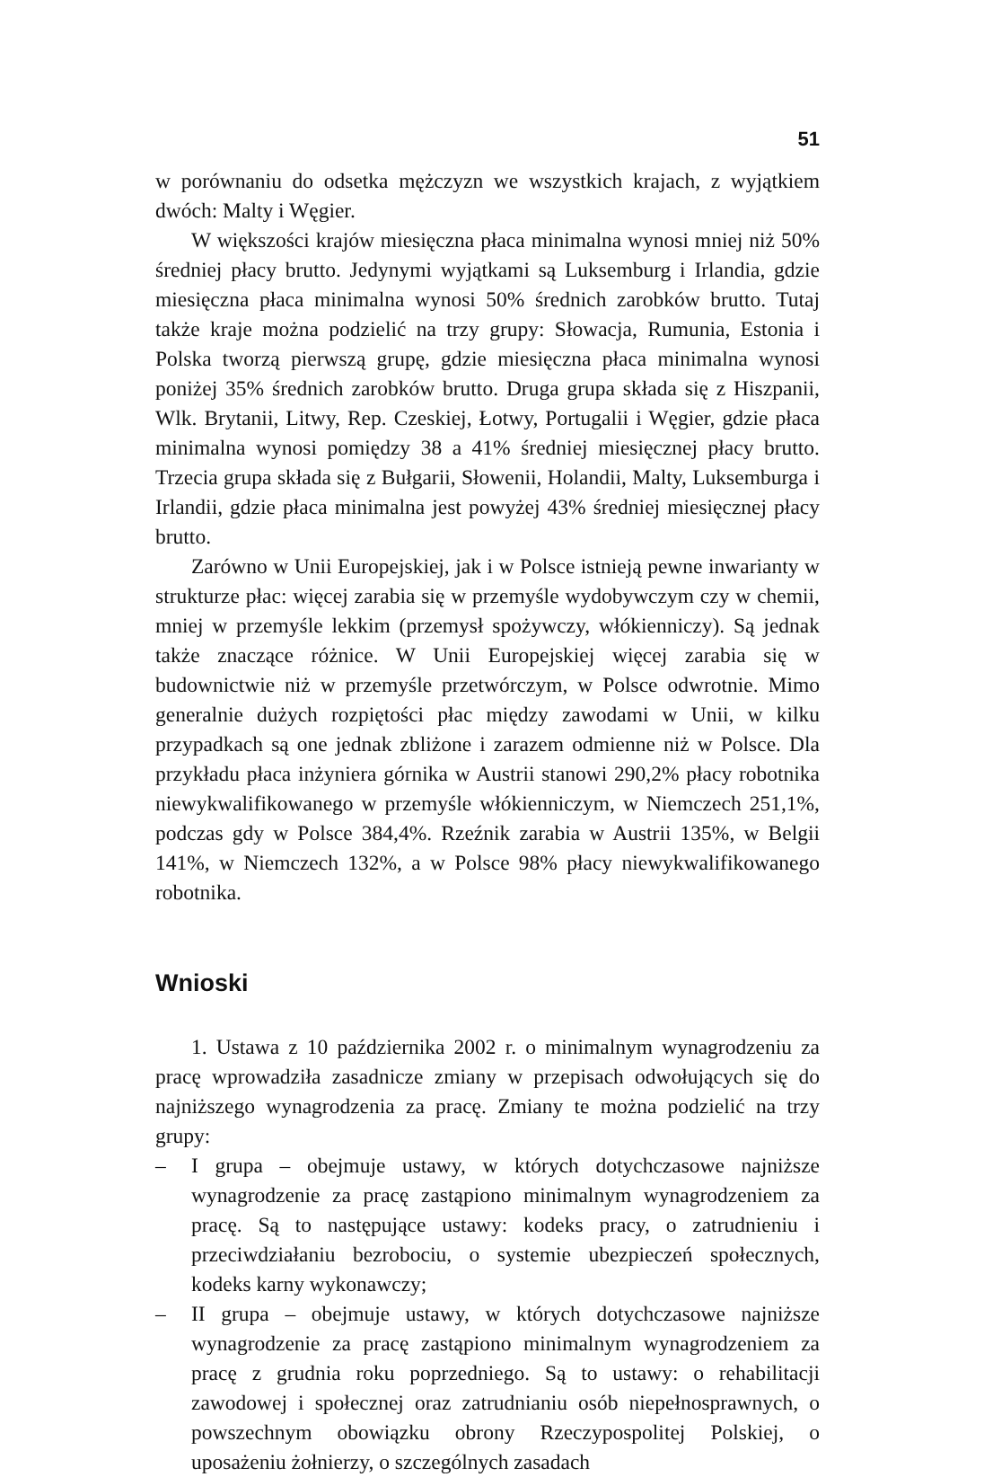51
w porównaniu do odsetka mężczyzn we wszystkich krajach, z wyjątkiem dwóch: Malty i Węgier.
W większości krajów miesięczna płaca minimalna wynosi mniej niż 50% średniej płacy brutto. Jedynymi wyjątkami są Luksemburg i Irlandia, gdzie miesięczna płaca minimalna wynosi 50% średnich zarobków brutto. Tutaj także kraje można podzielić na trzy grupy: Słowacja, Rumunia, Estonia i Polska tworzą pierwszą grupę, gdzie miesięczna płaca minimalna wynosi poniżej 35% średnich zarobków brutto. Druga grupa składa się z Hiszpanii, Wlk. Brytanii, Litwy, Rep. Czeskiej, Łotwy, Portugalii i Węgier, gdzie płaca minimalna wynosi pomiędzy 38 a 41% średniej miesięcznej płacy brutto. Trzecia grupa składa się z Bułgarii, Słowenii, Holandii, Malty, Luksemburga i Irlandii, gdzie płaca minimalna jest powyżej 43% średniej miesięcznej płacy brutto.
Zarówno w Unii Europejskiej, jak i w Polsce istnieją pewne inwarianty w strukturze płac: więcej zarabia się w przemyśle wydobywczym czy w chemii, mniej w przemyśle lekkim (przemysł spożywczy, włókienniczy). Są jednak także znaczące różnice. W Unii Europejskiej więcej zarabia się w budownictwie niż w przemyśle przetwórczym, w Polsce odwrotnie. Mimo generalnie dużych rozpiętości płac między zawodami w Unii, w kilku przypadkach są one jednak zbliżone i zarazem odmienne niż w Polsce. Dla przykładu płaca inżyniera górnika w Austrii stanowi 290,2% płacy robotnika niewykwalifikowanego w przemyśle włókienniczym, w Niemczech 251,1%, podczas gdy w Polsce 384,4%. Rzeźnik zarabia w Austrii 135%, w Belgii 141%, w Niemczech 132%, a w Polsce 98% płacy niewykwalifikowanego robotnika.
Wnioski
1. Ustawa z 10 października 2002 r. o minimalnym wynagrodzeniu za pracę wprowadziła zasadnicze zmiany w przepisach odwołujących się do najniższego wynagrodzenia za pracę. Zmiany te można podzielić na trzy grupy:
– I grupa – obejmuje ustawy, w których dotychczasowe najniższe wynagrodzenie za pracę zastąpiono minimalnym wynagrodzeniem za pracę. Są to następujące ustawy: kodeks pracy, o zatrudnieniu i przeciwdziałaniu bezrobociu, o systemie ubezpieczeń społecznych, kodeks karny wykonawczy;
– II grupa – obejmuje ustawy, w których dotychczasowe najniższe wynagrodzenie za pracę zastąpiono minimalnym wynagrodzeniem za pracę z grudnia roku poprzedniego. Są to ustawy: o rehabilitacji zawodowej i społecznej oraz zatrudnianiu osób niepełnosprawnych, o powszechnym obowiązku obrony Rzeczypospolitej Polskiej, o uposażeniu żołnierzy, o szczególnych zasadach